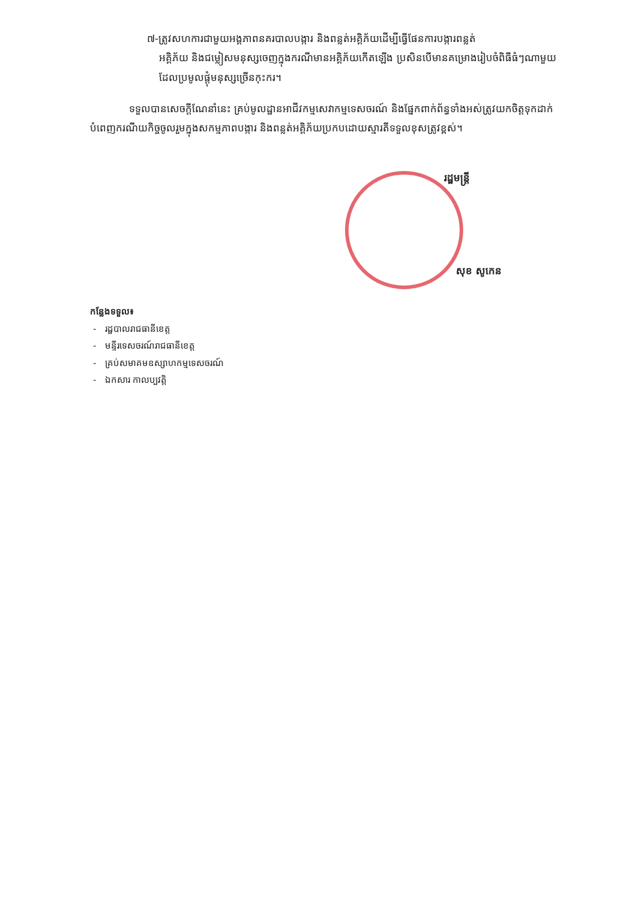៧-ត្រូវសហការជាមួយអង្គភាពនគរបាលបង្ការ និងពន្លត់អគ្គិភ័យដើម្បីធ្វើផែនការបង្ការពន្លត់
អគ្គិភ័យ និងជម្លៀសមនុស្សចេញក្នុងករណីមានអគ្គិភ័យកើតឡើង ប្រសិនបើមានគម្រោងរៀបចំពិធីធំៗណាមួយដែលប្រមូលផ្តុំមនុស្សច្រើនកុះករ។
ទទួលបានសេចក្តីណែនាំនេះ គ្រប់មូលដ្ឋានអាជីវកម្មសេវាកម្មទេសចរណ៍ និងផ្នែកពាក់ព័ន្ធទាំងអស់ត្រូវយកចិត្តទុកដាក់បំពេញករណីយកិច្ចចូលរួមក្នុងសកម្មភាពបង្ការ និងពន្លត់អគ្គិភ័យប្រកបដោយស្មារតីទទួលខុសត្រូវខ្ពស់។
រដ្ឋមន្ត្រី
សុខ សូកេន
កន្លែងទទួល៖
- រដ្ឋបាលរាជធានីខេត្ត
- មន្ទីរទេសចរណ៍រាជធានីខេត្ត
- គ្រប់សមាគមឧស្សាហកម្មទេសចរណ៍
- ឯកសារ កាលប្បវត្តិ